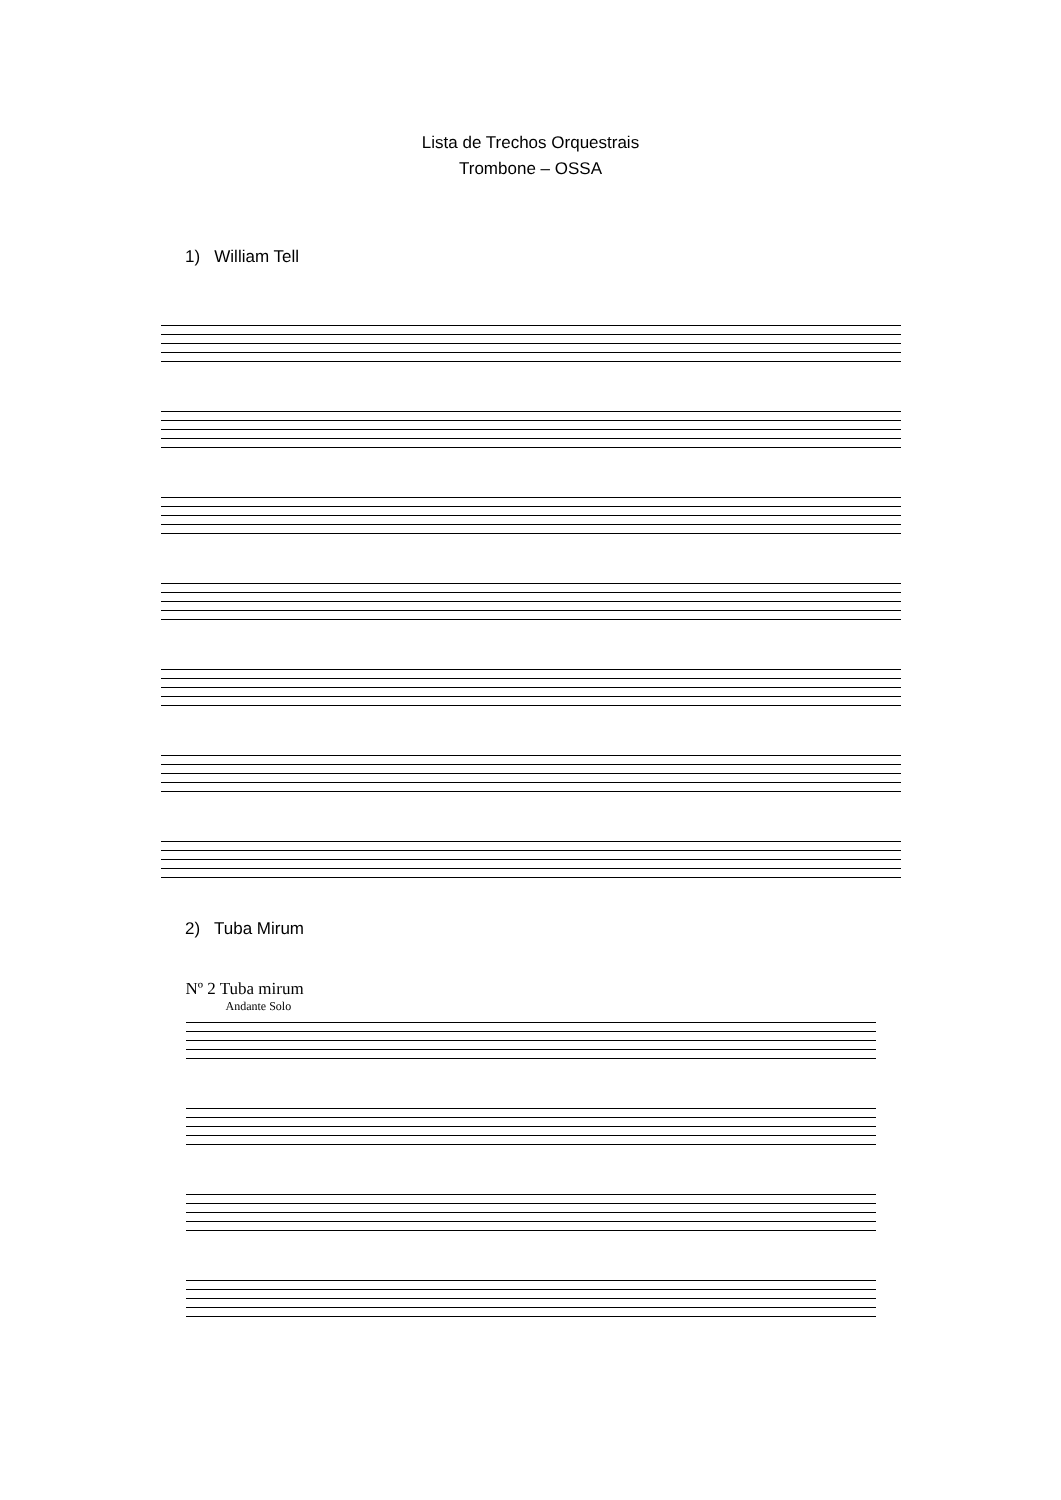Lista de Trechos Orquestrais
Trombone – OSSA
1) William Tell
2) Tuba Mirum
Nº 2 Tuba mirum
Andante Solo